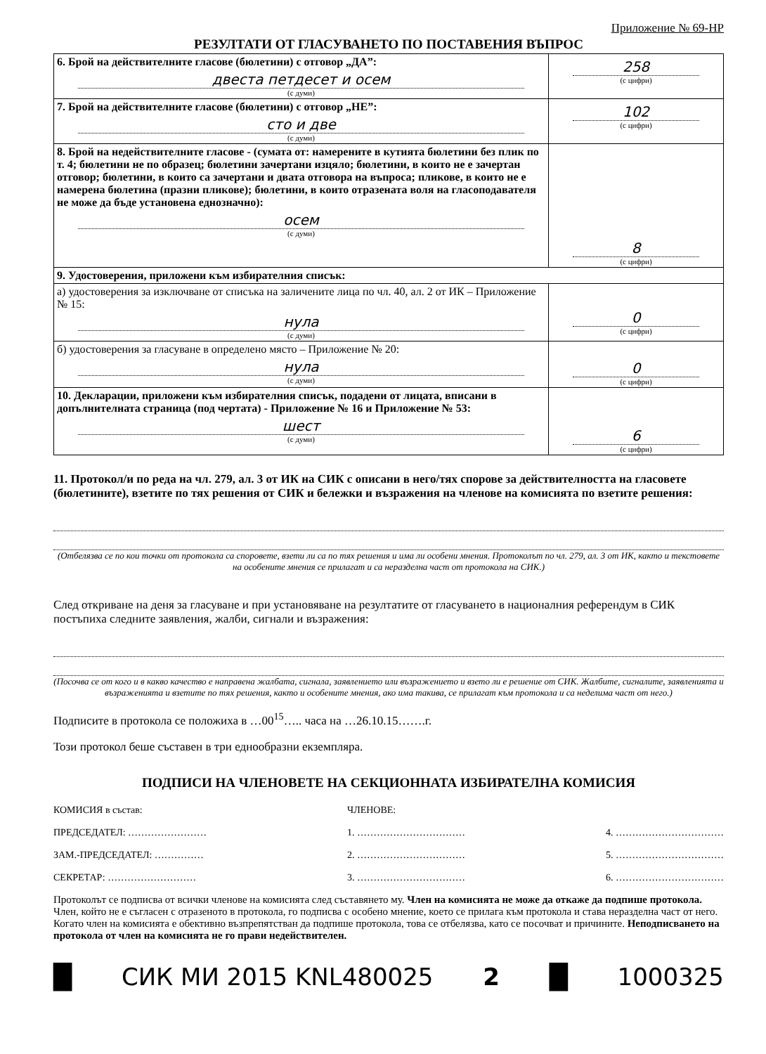Приложение № 69-НР
РЕЗУЛТАТИ ОТ ГЛАСУВАНЕТО ПО ПОСТАВЕНИЯ ВЪПРОС
| 6. Брой на действителните гласове (бюлетини) с отговор „ДА”: двеста петдесет и осем (с думи) | 258 (с цифри) |
| 7. Брой на действителните гласове (бюлетини) с отговор „НЕ”: сто и две (с думи) | 102 (с цифри) |
| 8. Брой на недействителните гласове - (сумата от: намерените в кутията бюлетини без плик по т. 4; бюлетини не по образец; бюлетини зачертани изцяло; бюлетини, в които не е зачертан отговор; бюлетини, в които са зачертани и двата отговора на въпроса; пликове, в които не е намерена бюлетина (празни пликове); бюлетини, в които отразената воля на гласоподавателя не може да бъде установена еднозначно): осем (с думи) | 8 (с цифри) |
| 9. Удостоверения, приложени към избирателния списък: | |
| а) удостоверения за изключване от списъка на заличените лица по чл. 40, ал. 2 от ИК – Приложение № 15: нула (с думи) | 0 (с цифри) |
| б) удостоверения за гласуване в определено място – Приложение № 20: нула (с думи) | 0 (с цифри) |
| 10. Декларации, приложени към избирателния списък, подадени от лицата, вписани в допълнителната страница (под чертата) - Приложение № 16 и Приложение № 53: шест (с думи) | 6 (с цифри) |
11. Протокол/и по реда на чл. 279, ал. 3 от ИК на СИК с описани в него/тях спорове за действителността на гласовете (бюлетините), взетите по тях решения от СИК и бележки и възражения на членове на комисията по взетите решения:
(Отбелязва се по кои точки от протокола са споровете, взети ли са по тях решения и има ли особени мнения. Протоколът по чл. 279, ал. 3 от ИК, както и текстовете на особените мнения се прилагат и са неразделна част от протокола на СИК.)
След откриване на деня за гласуване и при установяване на резултатите от гласуването в националния референдум в СИК постъпиха следните заявления, жалби, сигнали и възражения:
(Посочва се от кого и в какво качество е направена жалбата, сигнала, заявлението или възражението и взето ли е решение от СИК. Жалбите, сигналите, заявленията и възраженията и взетите по тях решения, както и особените мнения, ако има такива, се прилагат към протокола и са неделима част от него.)
Подписите в протокола се положиха в …00<sup>15</sup>….. часа на …26.10.15…….г.
Този протокол беше съставен в три еднообразни екземпляра.
ПОДПИСИ НА ЧЛЕНОВЕТЕ НА СЕКЦИОННАТА ИЗБИРАТЕЛНА КОМИСИЯ
КОМИСИЯ в състав:
ПРЕДСЕДАТЕЛ: ……………………
ЗАМ.-ПРЕДСЕДАТЕЛ: ……………
СЕКРЕТАР: ………………………
ЧЛЕНОВЕ:
1. ……………………………
2. ……………………………
3. ……………………………
4. ……………………………
5. ……………………………
6. ……………………………
Протоколът се подписва от всички членове на комисията след съставянето му. Член на комисията не може да откаже да подпише протокола. Член, който не е съгласен с отразеното в протокола, го подписва с особено мнение, което се прилага към протокола и става неразделна част от него.
Когато член на комисията е обективно възпрепятстван да подпише протокола, това се отбелязва, като се посочват и причините. Неподписването на протокола от член на комисията не го прави недействителен.
█ СИК МИ 2015 KNL480025 2 █ 1000325